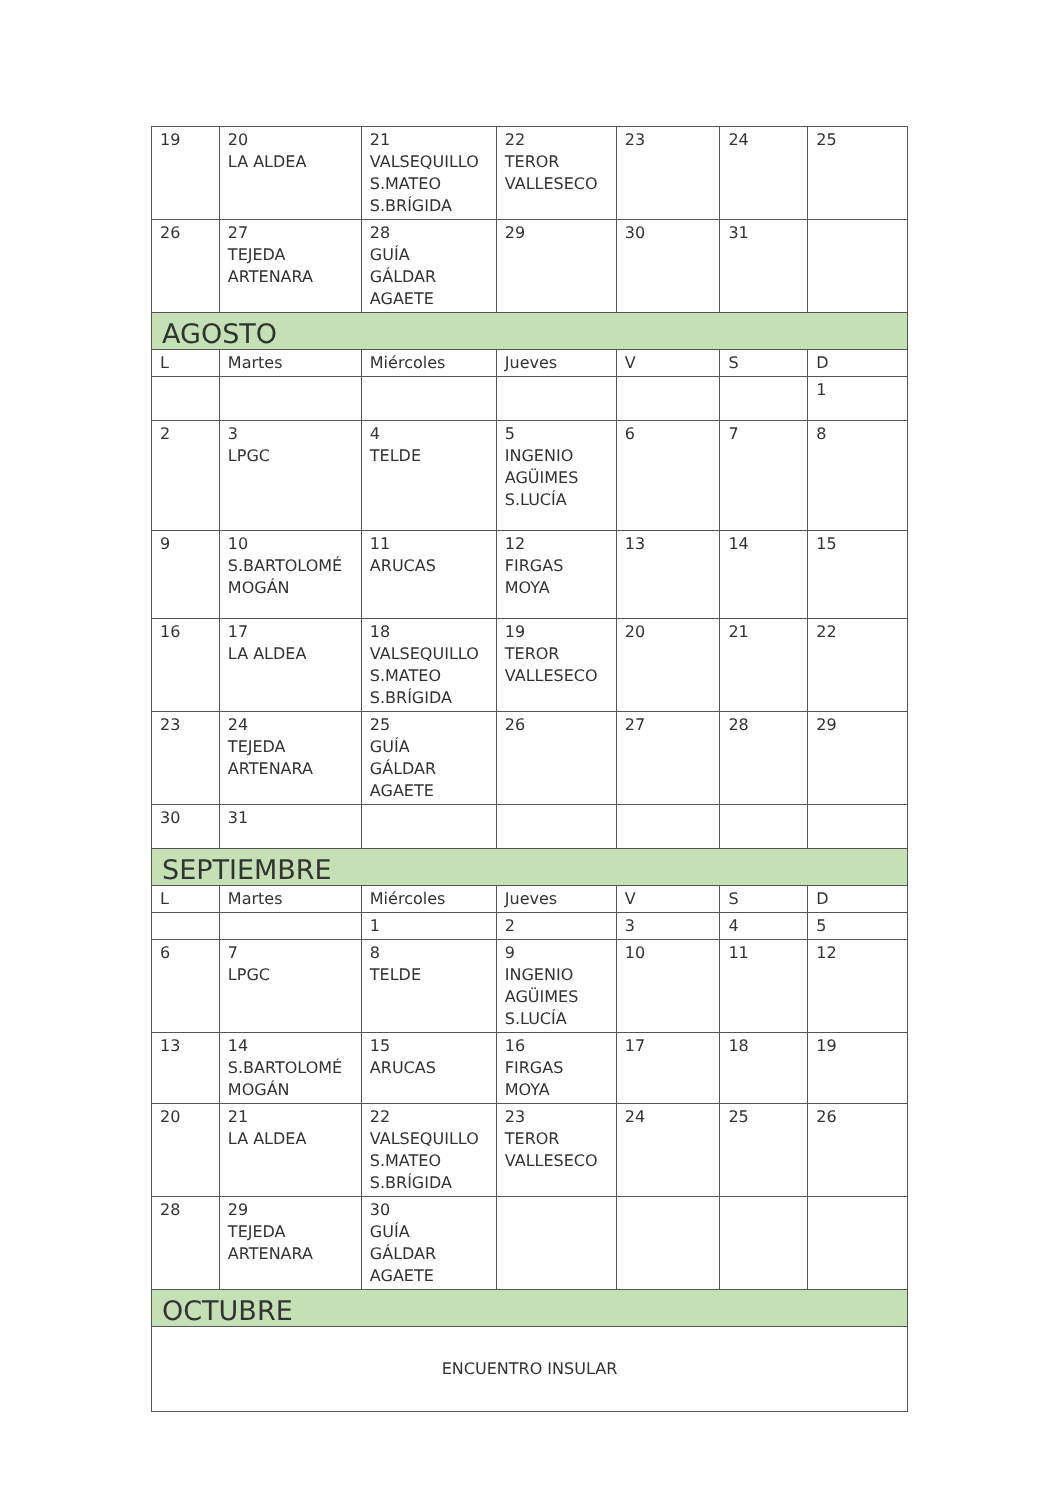| 19 | 20 LA ALDEA | 21 VALSEQUILLO S.MATEO S.BRÍGIDA | 22 TEROR VALLESECO | 23 | 24 | 25 |
| 26 | 27 TEJEDA ARTENARA | 28 GUÍA GÁLDAR AGAETE | 29 | 30 | 31 | |
| AGOSTO | | | | | | |
| L | Martes | Miércoles | Jueves | V | S | D |
| | | | | | | 1 |
| 2 | 3 LPGC | 4 TELDE | 5 INGENIO AGÜIMES S.LUCÍA | 6 | 7 | 8 |
| 9 | 10 S.BARTOLOMÉ MOGÁN | 11 ARUCAS | 12 FIRGAS MOYA | 13 | 14 | 15 |
| 16 | 17 LA ALDEA | 18 VALSEQUILLO S.MATEO S.BRÍGIDA | 19 TEROR VALLESECO | 20 | 21 | 22 |
| 23 | 24 TEJEDA ARTENARA | 25 GUÍA GÁLDAR AGAETE | 26 | 27 | 28 | 29 |
| 30 | 31 | | | | | |
| SEPTIEMBRE | | | | | | |
| L | Martes | Miércoles | Jueves | V | S | D |
| | | 1 | 2 | 3 | 4 | 5 |
| 6 | 7 LPGC | 8 TELDE | 9 INGENIO AGÜIMES S.LUCÍA | 10 | 11 | 12 |
| 13 | 14 S.BARTOLOMÉ MOGÁN | 15 ARUCAS | 16 FIRGAS MOYA | 17 | 18 | 19 |
| 20 | 21 LA ALDEA | 22 VALSEQUILLO S.MATEO S.BRÍGIDA | 23 TEROR VALLESECO | 24 | 25 | 26 |
| 28 | 29 TEJEDA ARTENARA | 30 GUÍA GÁLDAR AGAETE | | | | |
| OCTUBRE | | | | | | |
| ENCUENTRO INSULAR | | | | | | |